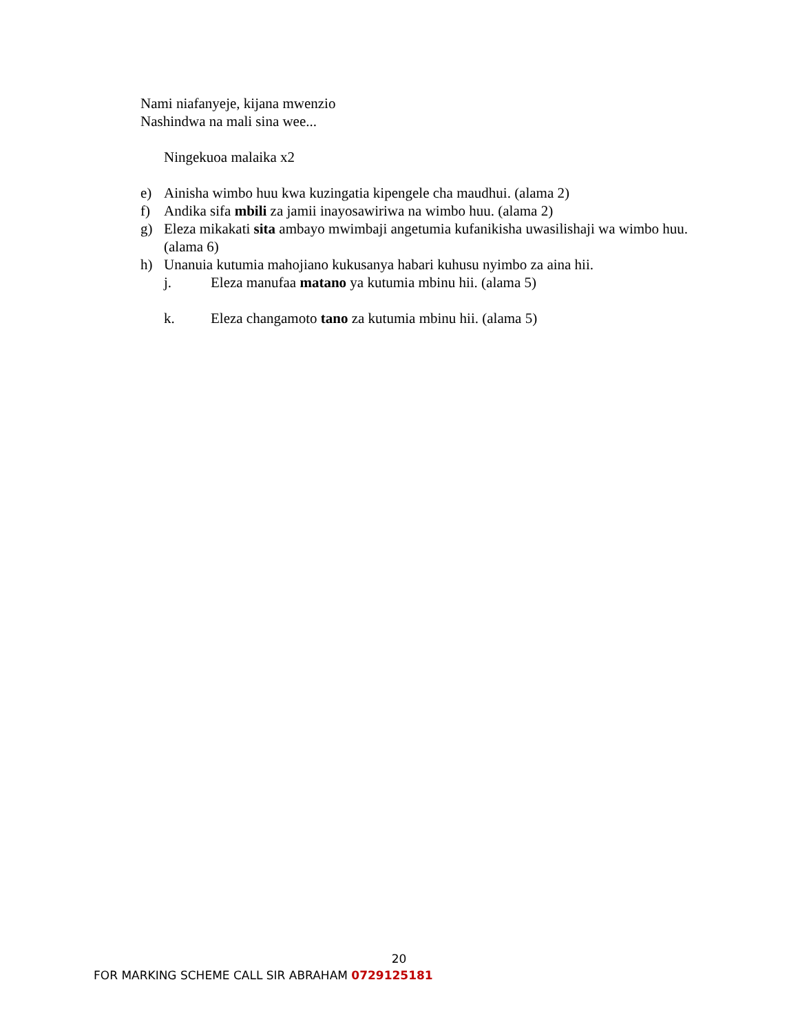Nami niafanyeje, kijana mwenzio
Nashindwa na mali sina wee...
Ningekuoa malaika x2
e) Ainisha wimbo huu kwa kuzingatia kipengele cha maudhui. (alama 2)
f) Andika sifa mbili za jamii inayosawiriwa na wimbo huu. (alama 2)
g) Eleza mikakati sita ambayo mwimbaji angetumia kufanikisha uwasilishaji wa wimbo huu. (alama 6)
h) Unanuia kutumia mahojiano kukusanya habari kuhusu nyimbo za aina hii.
j. Eleza manufaa matano ya kutumia mbinu hii. (alama 5)
k. Eleza changamoto tano za kutumia mbinu hii. (alama 5)
20
FOR MARKING SCHEME CALL SIR ABRAHAM 0729125181